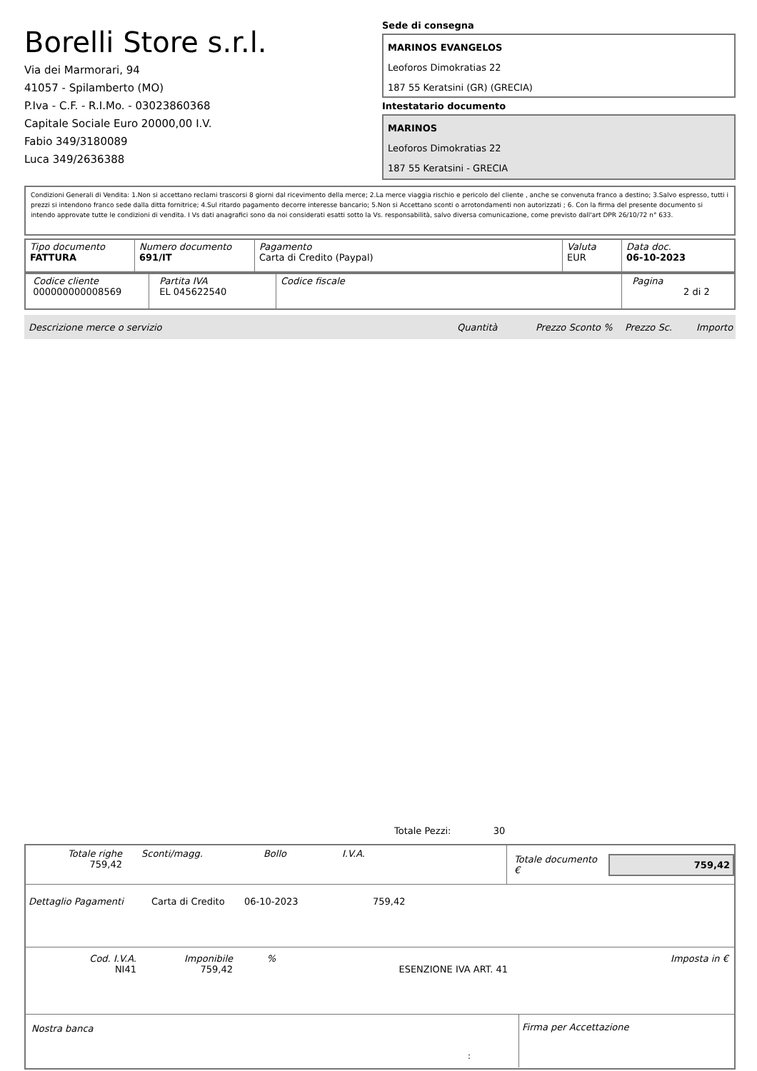Borelli Store s.r.l.
Via dei Marmorari, 94
41057 - Spilamberto (MO)
P.Iva - C.F. - R.I.Mo. - 03023860368
Capitale Sociale Euro 20000,00 I.V.
Fabio 349/3180089
Luca 349/2636388
Sede di consegna
MARINOS EVANGELOS
Leoforos Dimokratias 22
187 55 Keratsini (GR) (GRECIA)
Intestatario documento
MARINOS
Leoforos Dimokratias 22
187 55 Keratsini - GRECIA
Condizioni Generali di Vendita: 1.Non si accettano reclami trascorsi 8 giorni dal ricevimento della merce; 2.La merce viaggia rischio e pericolo del cliente , anche se convenuta franco a destino; 3.Salvo espresso, tutti i prezzi si intendono franco sede dalla ditta fornitrice; 4.Sul ritardo pagamento decorre interesse bancario; 5.Non si Accettano sconti o arrotondamenti non autorizzati ; 6. Con la firma del presente documento si intendo approvate tutte le condizioni di vendita. I Vs dati anagrafici sono da noi considerati esatti sotto la Vs. responsabilità, salvo diversa comunicazione, come previsto dall'art DPR 26/10/72 n° 633.
| Tipo documento FATTURA | Numero documento 691/IT | Pagamento Carta di Credito (Paypal) | Valuta EUR | Data doc. 06-10-2023 |
| Codice cliente 000000000008569 | Partita IVA EL 045622540 | Codice fiscale | Pagina 2 di 2 |
Descrizione merce o servizio Quantità Prezzo Sconto % Prezzo Sc. Importo
Totale Pezzi: 30
Totale righe
759,42
Sconti/magg. Bollo I.V.A.
Totale documento €
759,42
Dettaglio Pagamenti Carta di Credito 06-10-2023 759,42
Cod. I.V.A.
NI41
Imponibile
759,42
%
ESENZIONE IVA ART. 41 Imposta in €
Nostra banca Firma per Accettazione
: